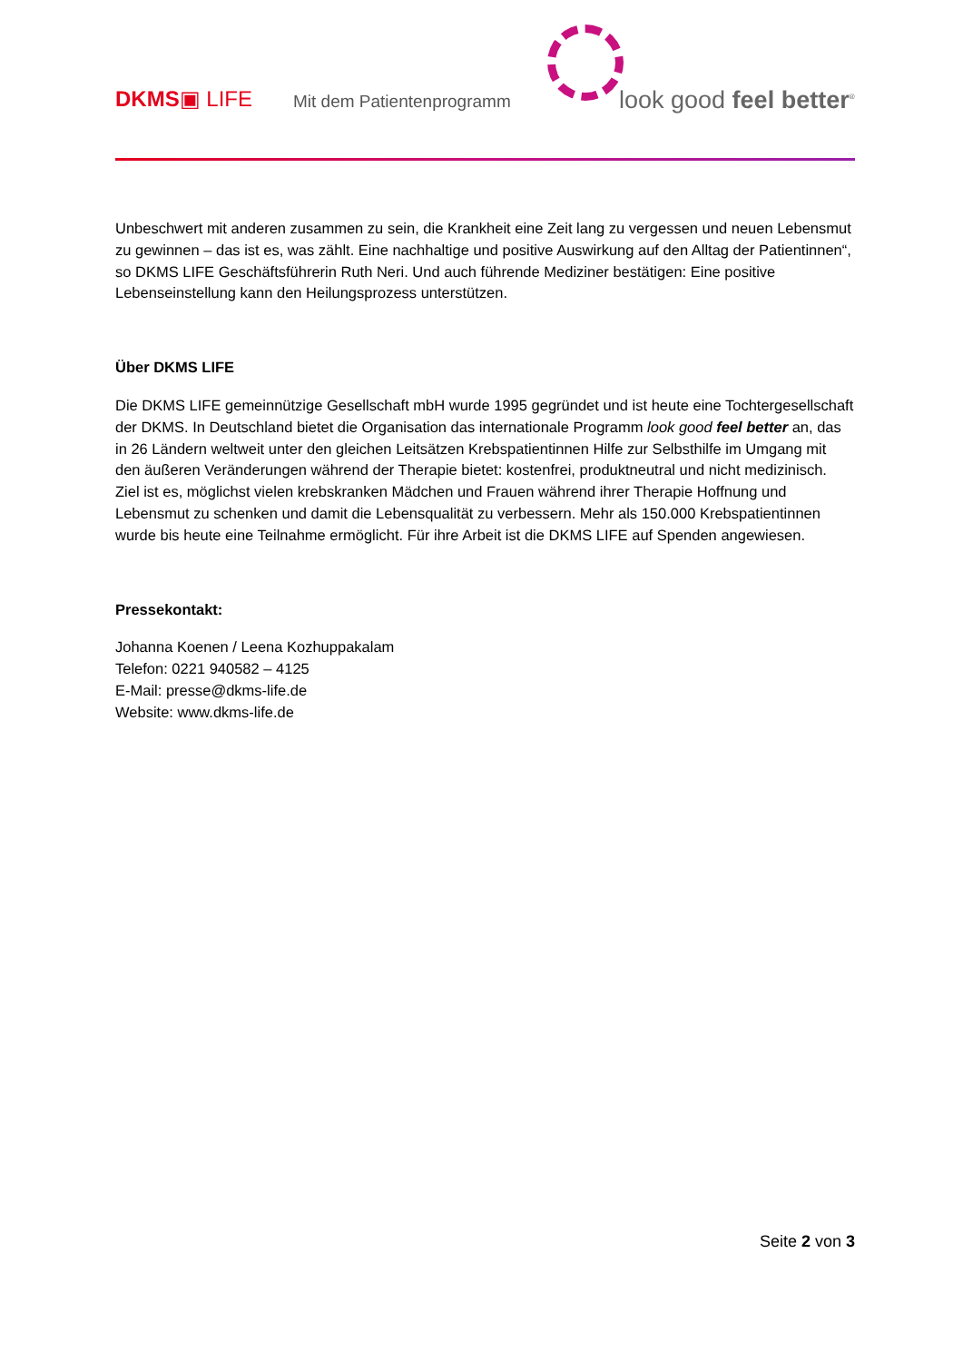DKMS▣ LIFE Mit dem Patientenprogramm look good feel better<sup>®</sup>
Unbeschwert mit anderen zusammen zu sein, die Krankheit eine Zeit lang zu vergessen und neuen Lebensmut zu gewinnen – das ist es, was zählt. Eine nachhaltige und positive Auswirkung auf den Alltag der Patientinnen“, so DKMS LIFE Geschäftsführerin Ruth Neri. Und auch führende Mediziner bestätigen: Eine positive Lebenseinstellung kann den Heilungsprozess unterstützen.
Über DKMS LIFE
Die DKMS LIFE gemeinnützige Gesellschaft mbH wurde 1995 gegründet und ist heute eine Tochtergesellschaft der DKMS. In Deutschland bietet die Organisation das internationale Programm look good feel better an, das in 26 Ländern weltweit unter den gleichen Leitsätzen Krebspatientinnen Hilfe zur Selbsthilfe im Umgang mit den äußeren Veränderungen während der Therapie bietet: kostenfrei, produktneutral und nicht medizinisch. Ziel ist es, möglichst vielen krebskranken Mädchen und Frauen während ihrer Therapie Hoffnung und Lebensmut zu schenken und damit die Lebensqualität zu verbessern. Mehr als 150.000 Krebspatientinnen wurde bis heute eine Teilnahme ermöglicht. Für ihre Arbeit ist die DKMS LIFE auf Spenden angewiesen.
Pressekontakt:
Johanna Koenen / Leena Kozhuppakalam
Telefon: 0221 940582 – 4125
E-Mail: presse@dkms-life.de
Website: www.dkms-life.de
Seite 2 von 3